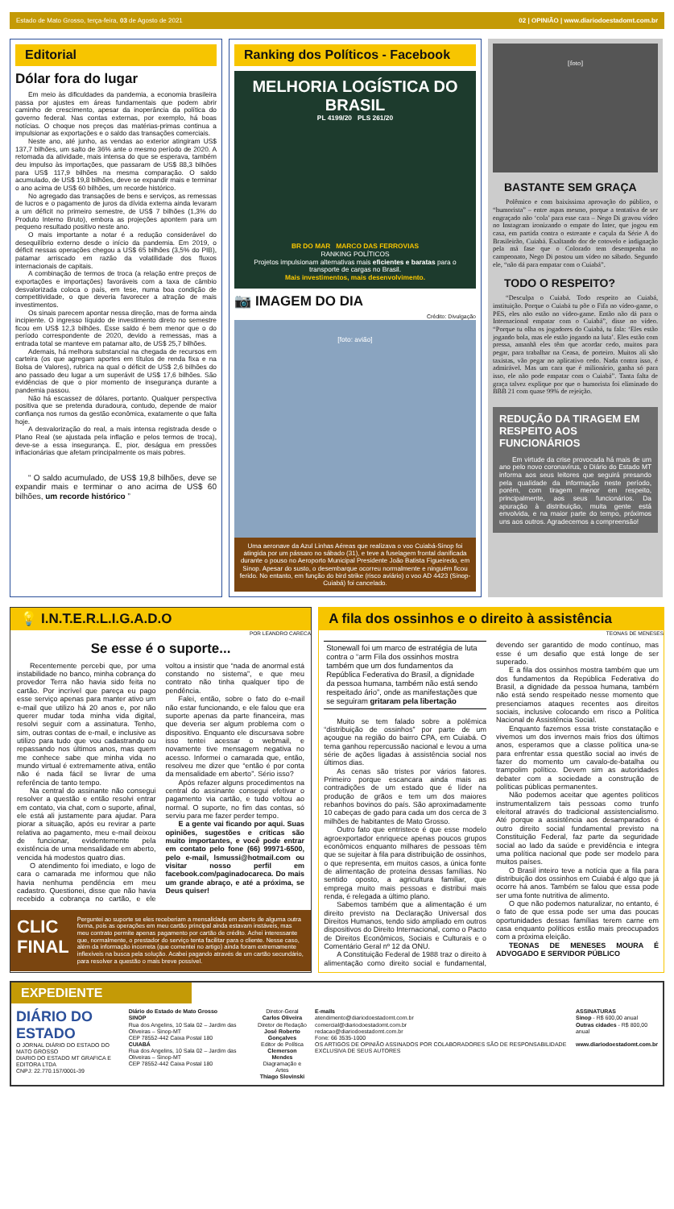Estado de Mato Grosso, terça-feira, 03 de Agosto de 2021 02 | OPINIÃO | www.diariodoestadomt.com.br
Editorial
Dólar fora do lugar
Em meio às dificuldades da pandemia, a economia brasileira passa por ajustes em áreas fundamentais que podem abrir caminho de crescimento, apesar da inoperância da política do governo federal. Nas contas externas, por exemplo, há boas notícias. O choque nos preços das matérias-primas continua a impulsionar as exportações e o saldo das transações comerciais.
Neste ano, até junho, as vendas ao exterior atingiram US$ 137,7 bilhões, um salto de 36% ante o mesmo período de 2020. A retomada da atividade, mais intensa do que se esperava, também deu impulso às importações, que passaram de US$ 88,3 bilhões para US$ 117,9 bilhões na mesma comparação. O saldo acumulado, de US$ 19,8 bilhões, deve se expandir mais e terminar o ano acima de US$ 60 bilhões, um recorde histórico.
No agregado das transações de bens e serviços, as remessas de lucros e o pagamento de juros da dívida externa ainda levaram a um déficit no primeiro semestre, de US$ 7 bilhões (1,3% do Produto Interno Bruto), embora as projeções apontem para um pequeno resultado positivo neste ano.
O mais importante a notar é a redução considerável do desequilíbrio externo desde o início da pandemia. Em 2019, o déficit nessas operações chegou a US$ 65 bilhões (3,5% do PIB), patamar arriscado em razão da volatilidade dos fluxos internacionais de capitais.
A combinação de termos de troca (a relação entre preços de exportações e importações) favoráveis com a taxa de câmbio desvalorizada coloca o país, em tese, numa boa condição de competitividade, o que deveria favorecer a atração de mais investimentos.
Os sinais parecem apontar nessa direção, mas de forma ainda incipiente. O ingresso líquido de investimento direto no semestre ficou em US$ 12,3 bilhões. Esse saldo é bem menor que o do período correspondente de 2020, devido a remessas, mas a entrada total se manteve em patamar alto, de US$ 25,7 bilhões.
Ademais, há melhora substancial na chegada de recursos em carteira (os que agregam aportes em títulos de renda fixa e na Bolsa de Valores), rubrica na qual o déficit de US$ 2,6 bilhões do ano passado deu lugar a um superávit de US$ 17,6 bilhões. São evidências de que o pior momento de insegurança durante a pandemia passou.
Não há escassez de dólares, portanto. Qualquer perspectiva positiva que se pretenda duradoura, contudo, depende de maior confiança nos rumos da gestão econômica, exatamente o que falta hoje.
A desvalorização do real, a mais intensa registrada desde o Plano Real (se ajustada pela inflação e pelos termos de troca), deve-se a essa insegurança. E, pior, deságua em pressões inflacionárias que afetam principalmente os mais pobres.
“ O saldo acumulado, de US$ 19,8 bilhões, deve se expandir mais e terminar o ano acima de US$ 60 bilhões, um recorde histórico ”
Ranking dos Políticos - Facebook
MELHORIA LOGÍSTICA DO BRASIL
PL 4199/20 PLS 261/20
BR DO MAR MARCO DAS FERROVIAS
RANKING POLÍTICOS
Projetos impulsionam alternativas mais eficientes e baratas para o transporte de cargas no Brasil.
Mais investimentos, mais desenvolvimento.
📷 IMAGEM DO DIA
Crédito: Divulgação
[foto: avião]
Uma aeronave da Azul Linhas Aéreas que realizava o voo Cuiabá-Sinop foi atingida por um pássaro no sábado (31), e teve a fuselagem frontal danificada durante o pouso no Aeroporto Municipal Presidente João Batista Figueiredo, em Sinop. Apesar do susto, o desembarque ocorreu normalmente e ninguém ficou ferido. No entanto, em função do bird strike (risco aviário) o voo AD 4423 (Sinop-Cuiabá) foi cancelado.
[foto]
BASTANTE SEM GRAÇA
Polêmico e com baixíssima aprovação do público, o “humorista” – entre aspas mesmo, porque a tentativa de ser engraçado não ‘cola’ para esse cara – Nego Di gravou vídeo no Instagram ironizando o empate do Inter, que jogou em casa, em partida contra o estreante e caçula da Série A do Brasileirão, Cuiabá. Exaltando dor de cotovelo e indignação pela má fase que o Colorado tem desempenha no campeonato, Nego Di postou um vídeo no sábado. Segundo ele, “não dá para empatar com o Cuiabá”.
TODO O RESPEITO?
“Desculpa o Cuiabá. Todo respeito ao Cuiabá, instituição. Porque o Cuiabá tu põe o Fifa no vídeo-game, o PES, eles não estão no vídeo-game. Então não dá para o Internacional empatar com o Cuiabá”, disse no vídeo. “Porque tu olha os jogadores do Cuiabá, tu fala: ‘Eles estão jogando bola, mas ele estão jogando na luta’. Eles estão com pressa, amanhã eles têm que acordar cedo, muitos para pegar, para trabalhar na Ceasa, de porteiro. Muitos ali são taxistas, vão pegar no aplicativo cedo. Nada contra isso, é admirável. Mas um cara que é milionário, ganha só para isso, ele não pode empatar com o Cuiabá”. Tanta falta de graça talvez explique por que o humorista foi eliminado do BBB 21 com quase 99% de rejeição.
REDUÇÃO DA TIRAGEM EM RESPEITO AOS FUNCIONÁRIOS
Em virtude da crise provocada há mais de um ano pelo novo coronavírus, o Diário do Estado MT informa aos seus leitores que seguirá presando pela qualidade da informação neste período, porém, com tiragem menor em respeito, principalmente, aos seus funcionários. Da apuração à distribuição, muita gente está envolvida, e na maior parte do tempo, próximos uns aos outros. Agradecemos a compreensão!
💡 I.N.T.E.R.L.I.G.A.D.O
POR LEANDRO CARECA
Se esse é o suporte...
Recentemente percebi que, por uma instabilidade no banco, minha cobrança do provedor Terra não havia sido feita no cartão. Por incrível que pareça eu pago esse serviço apenas para manter ativo um e-mail que utilizo há 20 anos e, por não querer mudar toda minha vida digital, resolvi seguir com a assinatura. Tenho, sim, outras contas de e-mail, e inclusive as utilizo para tudo que vou cadastrando ou repassando nos últimos anos, mas quem me conhece sabe que minha vida no mundo virtual é extremamente ativa, então não é nada fácil se livrar de uma referência de tanto tempo.
Na central do assinante não consegui resolver a questão e então resolvi entrar em contato, via chat, com o suporte, afinal, ele está ali justamente para ajudar. Para piorar a situação, após eu revirar a parte relativa ao pagamento, meu e-mail deixou de funcionar, evidentemente pela existência de uma mensalidade em aberto, vencida há modestos quatro dias.
O atendimento foi imediato, e logo de cara o camarada me informou que não havia nenhuma pendência em meu cadastro. Questionei, disse que não havia recebido a cobrança no cartão, e ele voltou a insistir que “nada de anormal está constando no sistema”, e que meu contrato não tinha qualquer tipo de pendência.
Falei, então, sobre o fato do e-mail não estar funcionando, e ele falou que era suporte apenas da parte financeira, mas que deveria ser algum problema com o dispositivo. Enquanto ele discursava sobre isso tentei acessar o webmail, e novamente tive mensagem negativa no acesso. Informei o camarada que, então, resolveu me dizer que “então é por conta da mensalidade em aberto”. Sério isso?
Após refazer alguns procedimentos na central do assinante consegui efetivar o pagamento via cartão, e tudo voltou ao normal. O suporte, no fim das contas, só serviu para me fazer perder tempo.
E a gente vai ficando por aqui. Suas opiniões, sugestões e críticas são muito importantes, e você pode entrar em contato pelo fone (66) 99971-6500, pelo e-mail, lsmussi@hotmail.com ou visitar nosso perfil em facebook.com/paginadocareca. Do mais um grande abraço, e até a próxima, se Deus quiser!
CLIC FINAL Perguntei ao suporte se eles receberiam a mensalidade em aberto de alguma outra forma, pois as operações em meu cartão principal ainda estavam instáveis, mas meu contrato permite apenas pagamento por cartão de crédito. Achei interessante que, normalmente, o prestador do serviço tenta facilitar para o cliente. Nesse caso, além da informação incorreta (que comentei no artigo) ainda foram extremamente inflexíveis na busca pela solução. Acabei pagando através de um cartão secundário, para resolver a questão o mais breve possível.
A fila dos ossinhos e o direito à assistência
TEONAS DE MENESES
Stonewall foi um marco de estratégia de luta contra o “arm Fila dos ossinhos mostra também que um dos fundamentos da República Federativa do Brasil, a dignidade da pessoa humana, também não está sendo respeitado ário”, onde as manifestações que se seguiram gritaram pela libertação
Muito se tem falado sobre a polêmica “distribuição de ossinhos” por parte de um açougue na região do bairro CPA, em Cuiabá. O tema ganhou repercussão nacional e levou a uma série de ações ligadas à assistência social nos últimos dias.
As cenas são tristes por vários fatores. Primeiro porque escancara ainda mais as contradições de um estado que é líder na produção de grãos e tem um dos maiores rebanhos bovinos do país. São aproximadamente 10 cabeças de gado para cada um dos cerca de 3 milhões de habitantes de Mato Grosso.
Outro fato que entristece é que esse modelo agroexportador enriquece apenas poucos grupos econômicos enquanto milhares de pessoas têm que se sujeitar à fila para distribuição de ossinhos, o que representa, em muitos casos, a única fonte de alimentação de proteína dessas famílias. No sentido oposto, a agricultura familiar, que emprega muito mais pessoas e distribui mais renda, é relegada a último plano.
Sabemos também que a alimentação é um direito previsto na Declaração Universal dos Direitos Humanos, tendo sido ampliado em outros dispositivos do Direito Internacional, como o Pacto de Direitos Econômicos, Sociais e Culturais e o Comentário Geral nº 12 da ONU.
A Constituição Federal de 1988 traz o direito à alimentação como direito social e fundamental, devendo ser garantido de modo contínuo, mas esse é um desafio que está longe de ser superado.
E a fila dos ossinhos mostra também que um dos fundamentos da República Federativa do Brasil, a dignidade da pessoa humana, também não está sendo respeitado nesse momento que presenciamos ataques recentes aos direitos sociais, inclusive colocando em risco a Política Nacional de Assistência Social.
Enquanto fazemos essa triste constatação e vivemos um dos invernos mais frios dos últimos anos, esperamos que a classe política una-se para enfrentar essa questão social ao invés de fazer do momento um cavalo-de-batalha ou trampolim político. Devem sim as autoridades debater com a sociedade a construção de políticas públicas permanentes.
Não podemos aceitar que agentes políticos instrumentalizem tais pessoas como trunfo eleitoral através do tradicional assistencialismo. Até porque a assistência aos desamparados é outro direito social fundamental previsto na Constituição Federal, faz parte da seguridade social ao lado da saúde e previdência e integra uma política nacional que pode ser modelo para muitos países.
O Brasil inteiro teve a notícia que a fila para distribuição dos ossinhos em Cuiabá é algo que já ocorre há anos. Também se falou que essa pode ser uma fonte nutritiva de alimento.
O que não podemos naturalizar, no entanto, é o fato de que essa pode ser uma das poucas oportunidades dessas famílias terem carne em casa enquanto políticos estão mais preocupados com a próxima eleição.
TEONAS DE MENESES MOURA É ADVOGADO E SERVIDOR PÚBLICO
EXPEDIENTE
DIÁRIO DO ESTADO
O JORNAL DIÁRIO DO ESTADO DO MATO GROSSO
DIARIO DO ESTADO MT GRAFICA E EDITORA LTDA
CNPJ: 22.770.157/0001-39
Diário do Estado de Mato Grosso
SINOP
Rua dos Angelins, 10 Sala 02 – Jardim das Oliveiras – Sinop-MT
CEP 78552-442 Caixa Postal 180
CUIABÁ
Rua dos Angelins, 10 Sala 02 – Jardim das Oliveiras – Sinop-MT
CEP 78552-442 Caixa Postal 180
Diretor-Geral
Carlos Oliveira
Diretor de Redação
José Roberto Gonçalves
Editor de Política
Clemerson Mendes
Diagramação e Artes
Thiago Slovinski
E-mails
atendimento@diariodoestadomt.com.br
comercial@diariodoestadomt.com.br
redacao@diariodoestadomt.com.br
Fone: 66 3535-1000
OS ARTIGOS DE OPINIÃO ASSINADOS POR COLABORADORES SÃO DE RESPONSABILIDADE EXCLUSIVA DE SEUS AUTORES
ASSINATURAS
Sinop - R$ 600,00 anual
Outras cidades - R$ 800,00 anual
www.diariodoestadomt.com.br